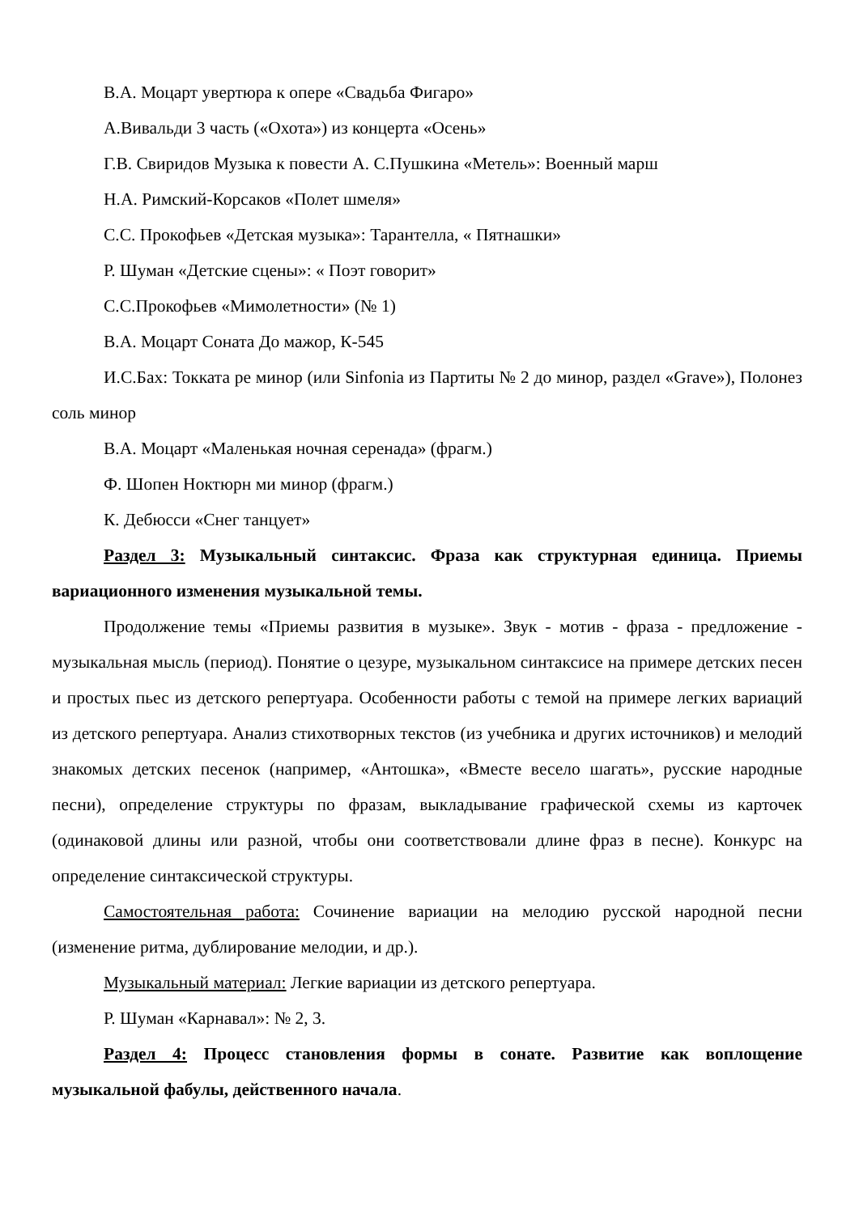В.А. Моцарт увертюра к опере «Свадьба Фигаро»
А.Вивальди 3 часть («Охота») из концерта «Осень»
Г.В. Свиридов Музыка к повести А. С.Пушкина «Метель»: Военный марш
Н.А. Римский-Корсаков «Полет шмеля»
С.С. Прокофьев «Детская музыка»: Тарантелла, « Пятнашки»
Р. Шуман «Детские сцены»: « Поэт говорит»
С.С.Прокофьев «Мимолетности» (№ 1)
В.А. Моцарт Соната До мажор, К-545
И.С.Бах: Токката ре минор (или Sinfonia из Партиты № 2 до минор, раздел «Grave»), Полонез соль минор
В.А. Моцарт «Маленькая ночная серенада» (фрагм.)
Ф. Шопен Ноктюрн ми минор (фрагм.)
К. Дебюсси «Снег танцует»
Раздел 3: Музыкальный синтаксис. Фраза как структурная единица. Приемы вариационного изменения музыкальной темы.
Продолжение темы «Приемы развития в музыке». Звук - мотив - фраза - предложение - музыкальная мысль (период). Понятие о цезуре, музыкальном синтаксисе на примере детских песен и простых пьес из детского репертуара. Особенности работы с темой на примере легких вариаций из детского репертуара. Анализ стихотворных текстов (из учебника и других источников) и мелодий знакомых детских песенок (например, «Антошка», «Вместе весело шагать», русские народные песни), определение структуры по фразам, выкладывание графической схемы из карточек (одинаковой длины или разной, чтобы они соответствовали длине фраз в песне). Конкурс на определение синтаксической структуры.
Самостоятельная работа: Сочинение вариации на мелодию русской народной песни (изменение ритма, дублирование мелодии, и др.).
Музыкальный материал: Легкие вариации из детского репертуара.
Р. Шуман «Карнавал»: № 2, 3.
Раздел 4: Процесс становления формы в сонате. Развитие как воплощение музыкальной фабулы, действенного начала.